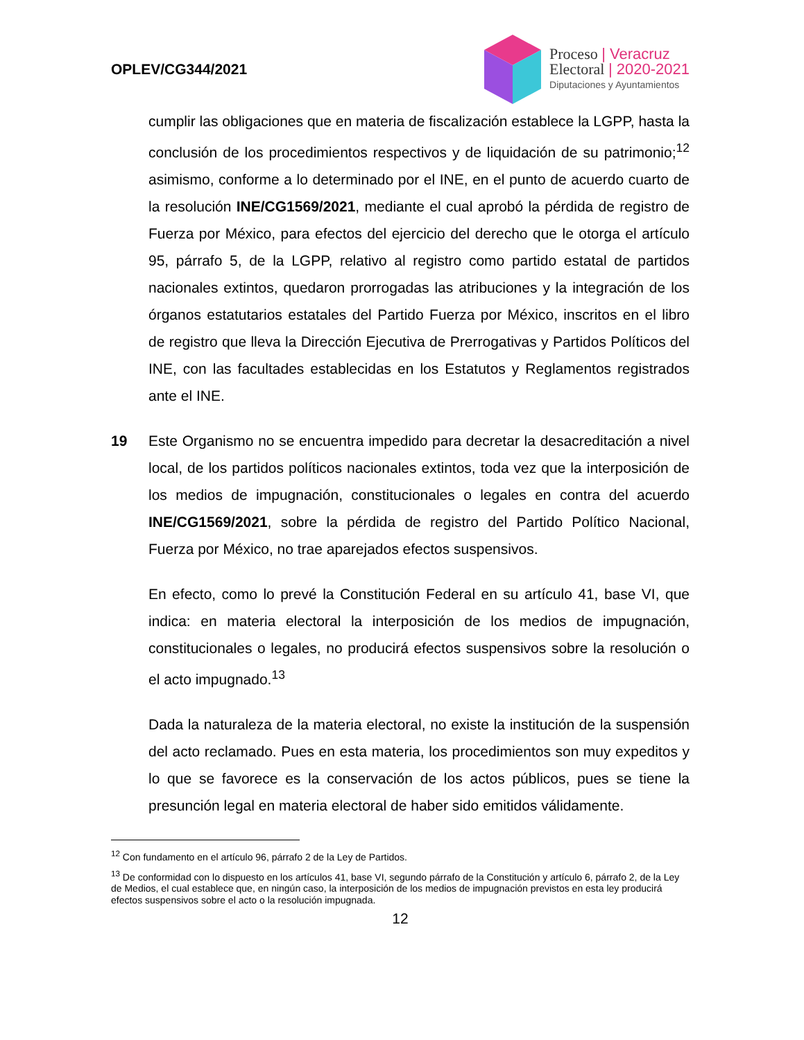OPLEV/CG344/2021
Proceso | Veracruz
Electoral | 2020-2021
Diputaciones y Ayuntamientos
cumplir las obligaciones que en materia de fiscalización establece la LGPP, hasta la conclusión de los procedimientos respectivos y de liquidación de su patrimonio;<sup>12</sup> asimismo, conforme a lo determinado por el INE, en el punto de acuerdo cuarto de la resolución INE/CG1569/2021, mediante el cual aprobó la pérdida de registro de Fuerza por México, para efectos del ejercicio del derecho que le otorga el artículo 95, párrafo 5, de la LGPP, relativo al registro como partido estatal de partidos nacionales extintos, quedaron prorrogadas las atribuciones y la integración de los órganos estatutarios estatales del Partido Fuerza por México, inscritos en el libro de registro que lleva la Dirección Ejecutiva de Prerrogativas y Partidos Políticos del INE, con las facultades establecidas en los Estatutos y Reglamentos registrados ante el INE.
19 Este Organismo no se encuentra impedido para decretar la desacreditación a nivel local, de los partidos políticos nacionales extintos, toda vez que la interposición de los medios de impugnación, constitucionales o legales en contra del acuerdo INE/CG1569/2021, sobre la pérdida de registro del Partido Político Nacional, Fuerza por México, no trae aparejados efectos suspensivos.
En efecto, como lo prevé la Constitución Federal en su artículo 41, base VI, que indica: en materia electoral la interposición de los medios de impugnación, constitucionales o legales, no producirá efectos suspensivos sobre la resolución o el acto impugnado.<sup>13</sup>
Dada la naturaleza de la materia electoral, no existe la institución de la suspensión del acto reclamado. Pues en esta materia, los procedimientos son muy expeditos y lo que se favorece es la conservación de los actos públicos, pues se tiene la presunción legal en materia electoral de haber sido emitidos válidamente.
<sup>12</sup> Con fundamento en el artículo 96, párrafo 2 de la Ley de Partidos.
<sup>13</sup> De conformidad con lo dispuesto en los artículos 41, base VI, segundo párrafo de la Constitución y artículo 6, párrafo 2, de la Ley de Medios, el cual establece que, en ningún caso, la interposición de los medios de impugnación previstos en esta ley producirá efectos suspensivos sobre el acto o la resolución impugnada.
12